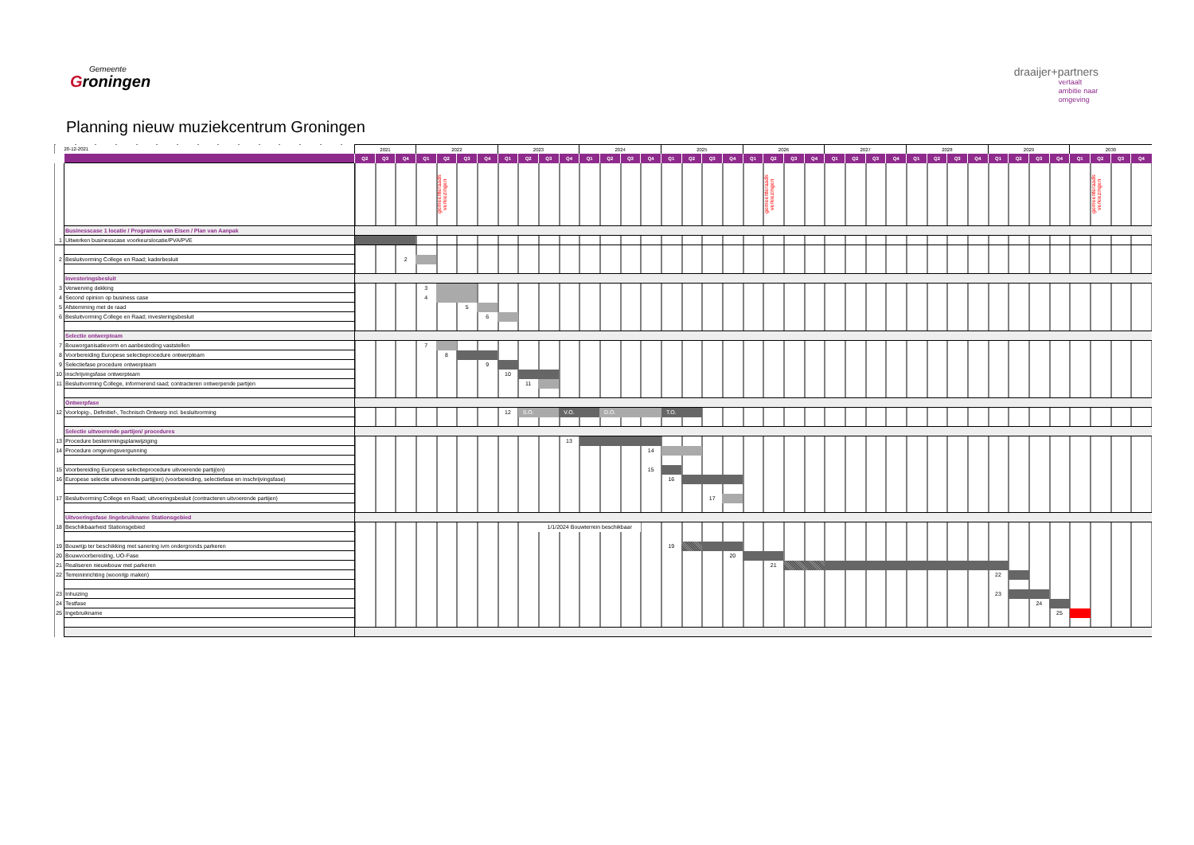Gemeente
Groningen
draaijer+partners
vertaalt
ambitie naar
omgeving
Planning nieuw muziekcentrum Groningen
| | 20-12-2021 | 2021 | | | 2022 | | | | 2023 | | | | 2024 | | | | 2025 | | | | 2026 | | | | 2027 | | | | 2028 | | | | 2029 | | | | 2030 | | | |
| --- | --- | --- | --- | --- | --- | --- | --- | --- | --- | --- | --- | --- | --- | --- | --- | --- | --- | --- | --- | --- | --- | --- | --- | --- | --- | --- | --- | --- | --- | --- | --- | --- | --- | --- | --- | --- | --- | --- | --- | --- |
| | | Q2 | Q3 | Q4 | Q1 | Q2 | Q3 | Q4 | Q1 | Q2 | Q3 | Q4 | Q1 | Q2 | Q3 | Q4 | Q1 | Q2 | Q3 | Q4 | Q1 | Q2 | Q3 | Q4 | Q1 | Q2 | Q3 | Q4 | Q1 | Q2 | Q3 | Q4 | Q1 | Q2 | Q3 | Q4 | Q1 | Q2 | Q3 | Q4 |
| | | | | | | gemeenteraads verkiezingen | | | | | | | | | | | | | | | | gemeenteraads verkiezingen | | | | | | | | | | | | | | | | gemeenteraads verkiezingen | | |
| | Businesscase 1 locatie / Programma van Eisen / Plan van Aanpak | | | | | | | | | | | | | | | | | | | | | | | | | | | | | | | | | | | | | | | |
| 1 | Uitwerken businesscase voorkeurslocatie/PVA/PVE | | | | | | | | | | | | | | | | | | | | | | | | | | | | | | | | | | | | | | | |
| 2 | Besluitvorming College en Raad; kaderbesluit | | | 2 | | | | | | | | | | | | | | | | | | | | | | | | | | | | | | | | | | | | |
| | Investeringsbesluit | | | | | | | | | | | | | | | | | | | | | | | | | | | | | | | | | | | | | | | |
| 3 | Verwerving dekking | | | | 3 | | | | | | | | | | | | | | | | | | | | | | | | | | | | | | | | | | | |
| 4 | Second opinion op business case | | | | 4 | | | | | | | | | | | | | | | | | | | | | | | | | | | | | | | | | | | |
| 5 | Afstemming met de raad | | | | | | 5 | | | | | | | | | | | | | | | | | | | | | | | | | | | | | | | | | |
| 6 | Besluitvorming College en Raad; investeringsbesluit | | | | | | | 6 | | | | | | | | | | | | | | | | | | | | | | | | | | | | | | | | |
| | Selectie ontwerpteam | | | | | | | | | | | | | | | | | | | | | | | | | | | | | | | | | | | | | | | |
| 7 | Bouworganisatievorm en aanbesteding vaststellen | | | | 7 | | | | | | | | | | | | | | | | | | | | | | | | | | | | | | | | | | | |
| 8 | Voorbereiding Europese selectieprocedure ontwerpteam | | | | | 8 | | | | | | | | | | | | | | | | | | | | | | | | | | | | | | | | | | |
| 9 | Selectiefase procedure ontwerpteam | | | | | | | 9 | | | | | | | | | | | | | | | | | | | | | | | | | | | | | | | | |
| 10 | inschrijvingsfase ontwerpteam | | | | | | | | 10 | | | | | | | | | | | | | | | | | | | | | | | | | | | | | | | |
| 11 | Besluitvorming College, informerend raad; contracteren ontwerpende partijen | | | | | | | | | 11 | | | | | | | | | | | | | | | | | | | | | | | | | | | | | | |
| | Ontwerpfase | | | | | | | | | | | | | | | | | | | | | | | | | | | | | | | | | | | | | | | |
| 12 | Voorlopig-, Definitief-, Technisch Ontwerp incl. besluitvorming | | | | | | | | 12 | S.O. | | V.O. | | D.O. | | | T.O. | | | | | | | | | | | | | | | | | | | | | | | |
| | Selectie uitvoerende partijen/ procedures | | | | | | | | | | | | | | | | | | | | | | | | | | | | | | | | | | | | | | | |
| 13 | Procedure bestemmingsplanwijziging | | | | | | | | | | | 13 | | | | | | | | | | | | | | | | | | | | | | | | | | | | |
| 14 | Procedure omgevingsvergunning | | | | | | | | | | | | | | | 14 | | | | | | | | | | | | | | | | | | | | | | | | |
| 15 | Voorbereiding Europese selectieprocedure uitvoerende partij(en) | | | | | | | | | | | | | | | 15 | | | | | | | | | | | | | | | | | | | | | | | | |
| 16 | Europese selectie uitvoerende partij(en) (voorbereiding, selectiefase en inschrijvingsfase) | | | | | | | | | | | | | | | | 16 | | | | | | | | | | | | | | | | | | | | | | | |
| 17 | Besluitvorming College en Raad; uitvoeringsbesluit (contracteren uitvoerende partijen) | | | | | | | | | | | | | | | | | | 17 | | | | | | | | | | | | | | | | | | | | | |
| | Uitvoeringsfase /ingebruikname Stationsgebied | | | | | | | | | | | | | | | | | | | | | | | | | | | | | | | | | | | | | | | |
| 18 | Beschikbaarheid Stationsgebied | | | | | | | | | | 1/1/2024 Bouwterrein beschikbaar | | | | | | | | | | | | | | | | | | | | | | | | | | | | | |
| 19 | Bouwrijp ter beschikking met sanering ivm ondergronds parkeren | | | | | | | | | | | | | | | | 19 | | | | | | | | | | | | | | | | | | | | | | | |
| 20 | Bouwvoorbereiding, UO-Fase | | | | | | | | | | | | | | | | | | | 20 | | | | | | | | | | | | | | | | | | | | |
| 21 | Realiseren nieuwbouw met parkeren | | | | | | | | | | | | | | | | | | | | | 21 | | | | | | | | | | | | | | | | | | |
| 22 | Terreininrichting (woonrijp maken) | | | | | | | | | | | | | | | | | | | | | | | | | | | | | | | | 22 | | | | | | | |
| 23 | Inhuizing | | | | | | | | | | | | | | | | | | | | | | | | | | | | | | | | 23 | | | | | | | |
| 24 | Testfase | | | | | | | | | | | | | | | | | | | | | | | | | | | | | | | | | | 24 | | | | | |
| 25 | Ingebruikname | | | | | | | | | | | | | | | | | | | | | | | | | | | | | | | | | | | 25 | | | | |